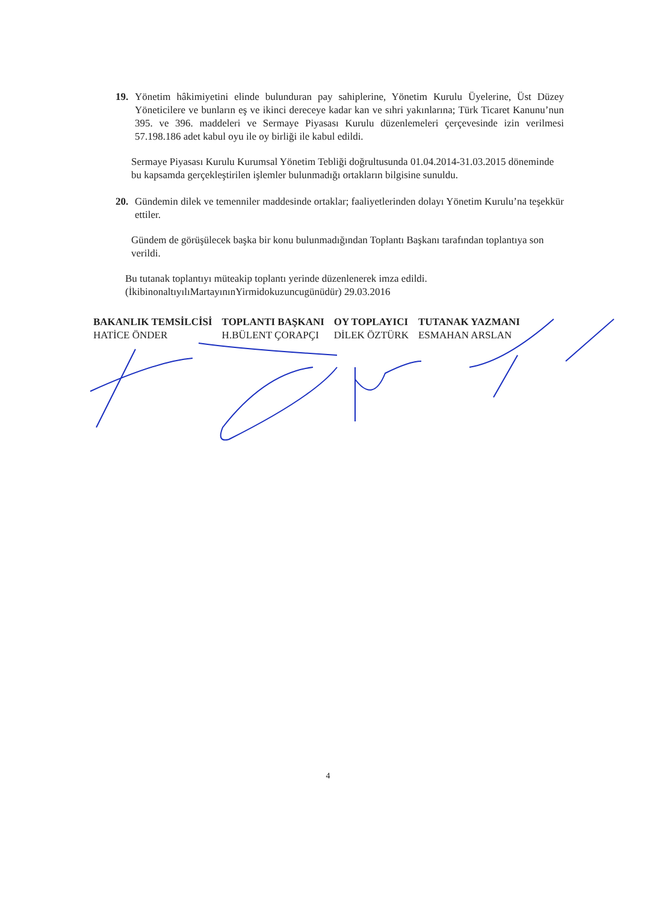19. Yönetim hâkimiyetini elinde bulunduran pay sahiplerine, Yönetim Kurulu Üyelerine, Üst Düzey Yöneticilere ve bunların eş ve ikinci dereceye kadar kan ve sıhri yakınlarına; Türk Ticaret Kanunu’nun 395. ve 396. maddeleri ve Sermaye Piyasası Kurulu düzenlemeleri çerçevesinde izin verilmesi 57.198.186 adet kabul oyu ile oy birliği ile kabul edildi.
Sermaye Piyasası Kurulu Kurumsal Yönetim Tebliği doğrultusunda 01.04.2014-31.03.2015 döneminde bu kapsamda gerçekleştirilen işlemler bulunmadığı ortakların bilgisine sunuldu.
20. Gündemin dilek ve temenniler maddesinde ortaklar; faaliyetlerinden dolayı Yönetim Kurulu’na teşekkür ettiler.
Gündem de görüşülecek başka bir konu bulunmadığından Toplantı Başkanı tarafından toplantıya son verildi.
Bu tutanak toplantıyı müteakip toplantı yerinde düzenlenerek imza edildi.
(İkibinonaltıyılıMartayınınYirmidokuzuncugünüdür) 29.03.2016
BAKANLIK TEMSİLCİSİ
HATİCE ÖNDER
TOPLANTI BAŞKANI
H.BÜLENT ÇORAPÇI
OY TOPLAYICI
DİLEK ÖZTÜRK
TUTANAK YAZMANI
ESMAHAN ARSLAN
4